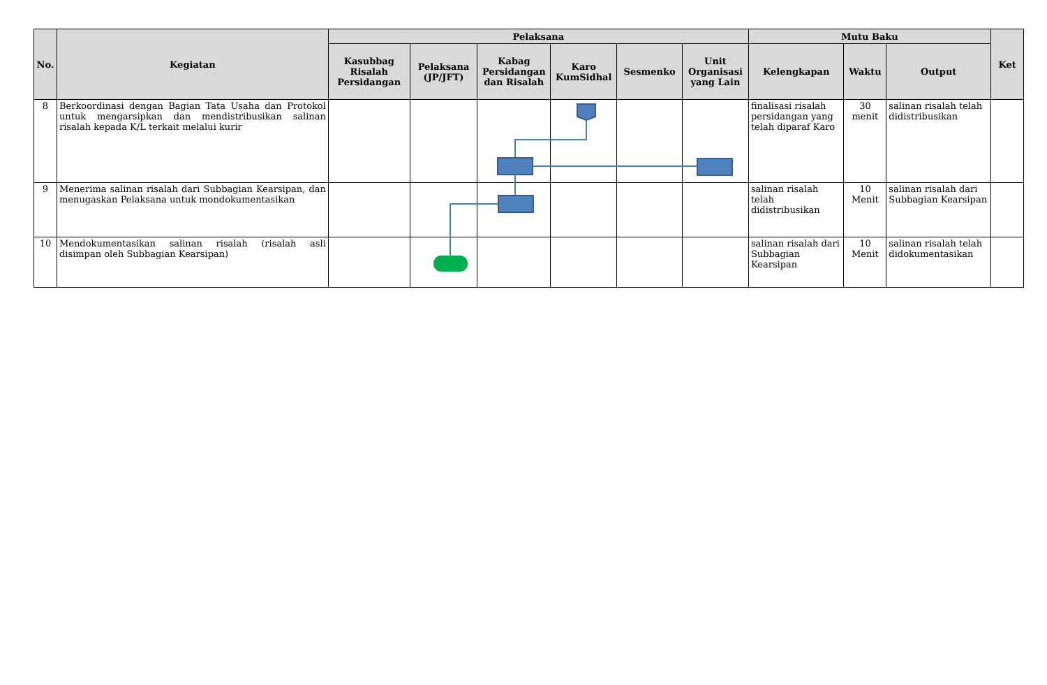| No. | Kegiatan | Pelaksana | | | | | | Mutu Baku | | | Ket |
| --- | --- | --- | --- | --- | --- | --- | --- | --- | --- | --- | --- |
| | | Kasubbag Risalah Persidangan | Pelaksana (JP/JFT) | Kabag Persidangan dan Risalah | Karo KumSidhal | Sesmenko | Unit Organisasi yang Lain | Kelengkapan | Waktu | Output | |
| 8 | Berkoordinasi dengan Bagian Tata Usaha dan Protokol untuk mengarsipkan dan mendistribusikan salinan risalah kepada K/L terkait melalui kurir | | | | | | | finalisasi risalah persidangan yang telah diparaf Karo | 30 menit | salinan risalah telah didistribusikan | |
| 9 | Menerima salinan risalah dari Subbagian Kearsipan, dan menugaskan Pelaksana untuk mondokumentasikan | | | | | | | salinan risalah telah didistribusikan | 10 Menit | salinan risalah dari Subbagian Kearsipan | |
| 10 | Mendokumentasikan salinan risalah (risalah asli disimpan oleh Subbagian Kearsipan) | | | | | | | salinan risalah dari Subbagian Kearsipan | 10 Menit | salinan risalah telah didokumentasikan | |